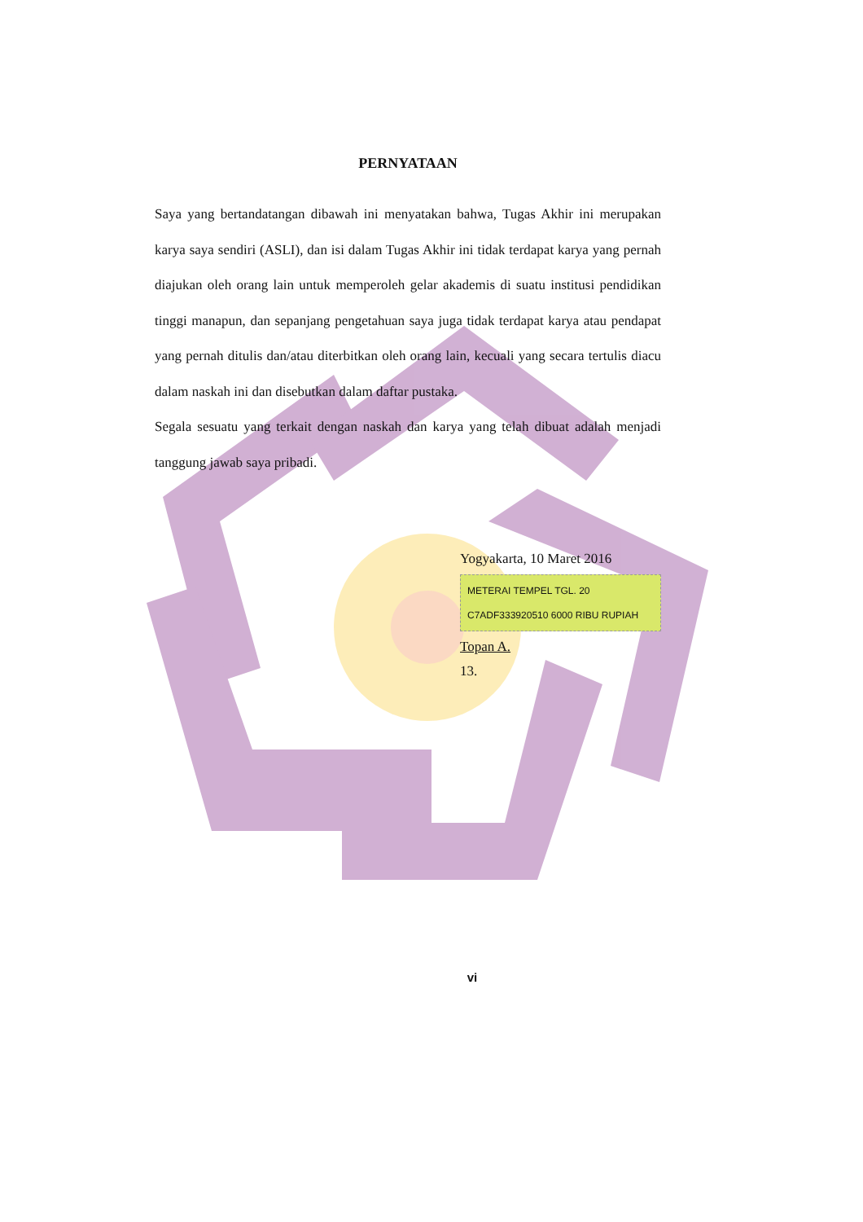PERNYATAAN
Saya yang bertandatangan dibawah ini menyatakan bahwa, Tugas Akhir ini merupakan karya saya sendiri (ASLI), dan isi dalam Tugas Akhir ini tidak terdapat karya yang pernah diajukan oleh orang lain untuk memperoleh gelar akademis di suatu institusi pendidikan tinggi manapun, dan sepanjang pengetahuan saya juga tidak terdapat karya atau pendapat yang pernah ditulis dan/atau diterbitkan oleh orang lain, kecuali yang secara tertulis diacu dalam naskah ini dan disebutkan dalam daftar pustaka.
Segala sesuatu yang terkait dengan naskah dan karya yang telah dibuat adalah menjadi tanggung jawab saya pribadi.
Yogyakarta, 10 Maret 2016
METERAI TEMPEL TGL. 20 C7ADF333920510 6000 RIBU RUPIAH
Topan A.
13.
vi